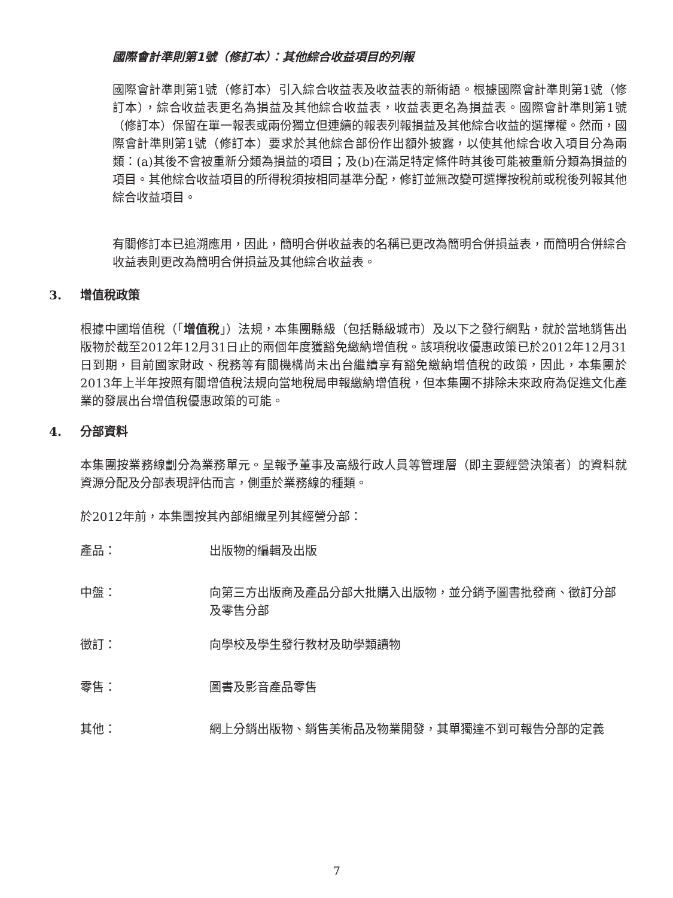國際會計準則第1號（修訂本）：其他綜合收益項目的列報
國際會計準則第1號（修訂本）引入綜合收益表及收益表的新術語。根據國際會計準則第1號（修訂本），綜合收益表更名為損益及其他綜合收益表，收益表更名為損益表。國際會計準則第1號（修訂本）保留在單一報表或兩份獨立但連續的報表列報損益及其他綜合收益的選擇權。然而，國際會計準則第1號（修訂本）要求於其他綜合部份作出額外披露，以使其他綜合收入項目分為兩類：(a)其後不會被重新分類為損益的項目；及(b)在滿足特定條件時其後可能被重新分類為損益的項目。其他綜合收益項目的所得稅須按相同基準分配，修訂並無改變可選擇按稅前或稅後列報其他綜合收益項目。
有關修訂本已追溯應用，因此，簡明合併收益表的名稱已更改為簡明合併損益表，而簡明合併綜合收益表則更改為簡明合併損益及其他綜合收益表。
3. 增值稅政策
根據中國增值稅（「增值稅」）法規，本集團縣級（包括縣級城市）及以下之發行網點，就於當地銷售出版物於截至2012年12月31日止的兩個年度獲豁免繳納增值稅。該項稅收優惠政策已於2012年12月31日到期，目前國家財政、稅務等有關機構尚未出台繼續享有豁免繳納增值稅的政策，因此，本集團於2013年上半年按照有關增值稅法規向當地稅局申報繳納增值稅，但本集團不排除未來政府為促進文化產業的發展出台增值稅優惠政策的可能。
4. 分部資料
本集團按業務線劃分為業務單元。呈報予董事及高級行政人員等管理層（即主要經營決策者）的資料就資源分配及分部表現評估而言，側重於業務線的種類。
於2012年前，本集團按其內部組織呈列其經營分部：
產品： 出版物的編輯及出版
中盤： 向第三方出版商及產品分部大批購入出版物，並分銷予圖書批發商、徵訂分部及零售分部
徵訂： 向學校及學生發行教材及助學類讀物
零售： 圖書及影音產品零售
其他： 網上分銷出版物、銷售美術品及物業開發，其單獨達不到可報告分部的定義
7